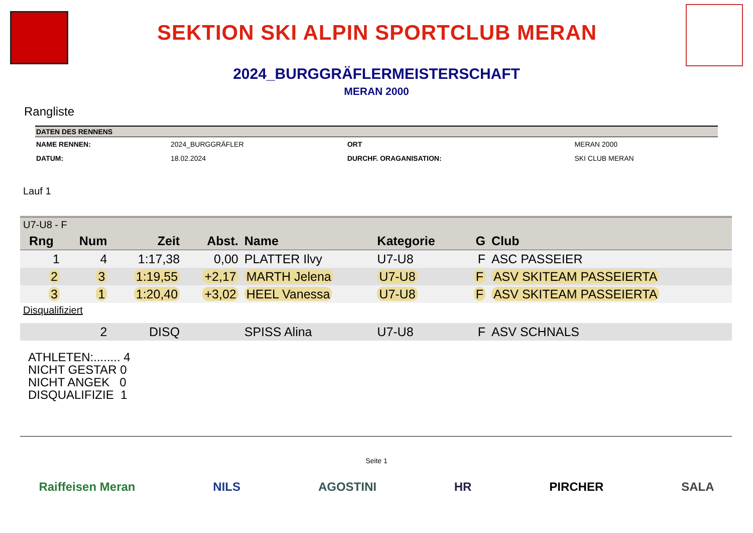SEKTION SKI ALPIN SPORTCLUB MERAN
2024_BURGGRÄFLERMEISTERSCHAFT
MERAN 2000
Rangliste
| DATEN DES RENNENS | | | |
| --- | --- | --- | --- |
| NAME RENNEN: | 2024_BURGGRÄFLER | ORT | MERAN 2000 |
| DATUM: | 18.02.2024 | DURCHF. ORAGANISATION: | SKI CLUB MERAN |
Lauf 1
| U7-U8 - F | | | | | | | |
| Rng | Num | Zeit | Abst. | Name | Kategorie | G | Club |
| 1 | 4 | 1:17,38 | 0,00 | PLATTER Ilvy | U7-U8 | F | ASC PASSEIER |
| 2 | 3 | 1:19,55 | +2,17 | MARTH Jelena | U7-U8 | F | ASV SKITEAM PASSEIERTA |
| 3 | 1 | 1:20,40 | +3,02 | HEEL Vanessa | U7-U8 | F | ASV SKITEAM PASSEIERTA |
| Disqualifiziert | | | | | | | |
| | 2 | DISQ | | SPISS Alina | U7-U8 | F | ASV SCHNALS |
ATHLETEN:........ 4
NICHT GESTAR 0
NICHT ANGEK 0
DISQUALIFIZIE 1
Seite 1
Raiffeisen Meran NILS AGOSTINI HR PIRCHER SALA